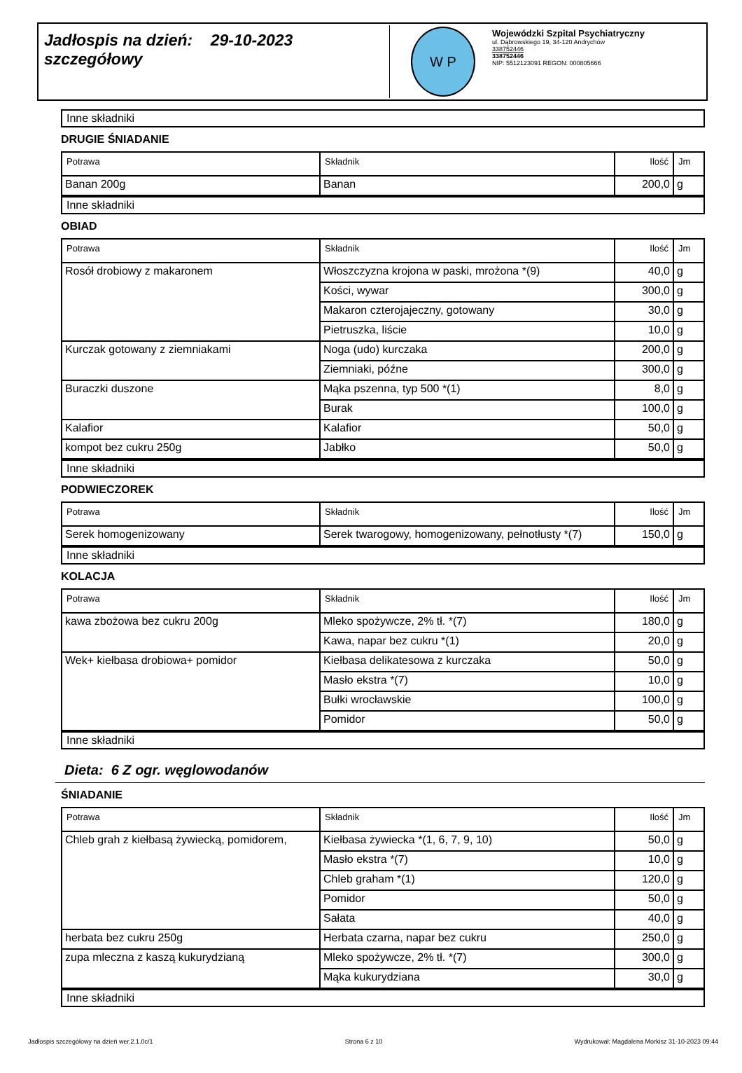Jadłospis na dzień: 29-10-2023
szczegółowy
W P
Wojewódzki Szpital Psychiatryczny
ul. Dąbrowskiego 19, 34-120 Andrychów
338752446
338752446
NIP: 5512123091 REGON: 000805666
Inne składniki
DRUGIE ŚNIADANIE
| Potrawa | Składnik | Ilość | Jm |
| --- | --- | --- | --- |
| Banan 200g | Banan | 200,0 | g |
Inne składniki
OBIAD
| Potrawa | Składnik | Ilość | Jm |
| --- | --- | --- | --- |
| Rosół drobiowy z makaronem | Włoszczyzna krojona w paski, mrożona *(9) | 40,0 | g |
| | Kości, wywar | 300,0 | g |
| | Makaron czterojajeczny, gotowany | 30,0 | g |
| | Pietruszka, liście | 10,0 | g |
| Kurczak gotowany z ziemniakami | Noga (udo) kurczaka | 200,0 | g |
| | Ziemniaki, późne | 300,0 | g |
| Buraczki duszone | Mąka pszenna, typ 500 *(1) | 8,0 | g |
| | Burak | 100,0 | g |
| Kalafior | Kalafior | 50,0 | g |
| kompot bez cukru 250g | Jabłko | 50,0 | g |
Inne składniki
PODWIECZOREK
| Potrawa | Składnik | Ilość | Jm |
| --- | --- | --- | --- |
| Serek homogenizowany | Serek twarogowy, homogenizowany, pełnotłusty *(7) | 150,0 | g |
Inne składniki
KOLACJA
| Potrawa | Składnik | Ilość | Jm |
| --- | --- | --- | --- |
| kawa zbożowa bez cukru 200g | Mleko spożywcze, 2% tł. *(7) | 180,0 | g |
| | Kawa, napar bez cukru *(1) | 20,0 | g |
| Wek+ kiełbasa drobiowa+ pomidor | Kiełbasa delikatesowa z kurczaka | 50,0 | g |
| | Masło ekstra *(7) | 10,0 | g |
| | Bułki wrocławskie | 100,0 | g |
| | Pomidor | 50,0 | g |
Inne składniki
Dieta: 6 Z ogr. węglowodanów
ŚNIADANIE
| Potrawa | Składnik | Ilość | Jm |
| --- | --- | --- | --- |
| Chleb grah z kiełbasą żywiecką, pomidorem, | Kiełbasa żywiecka *(1, 6, 7, 9, 10) | 50,0 | g |
| | Masło ekstra *(7) | 10,0 | g |
| | Chleb graham *(1) | 120,0 | g |
| | Pomidor | 50,0 | g |
| | Sałata | 40,0 | g |
| herbata bez cukru 250g | Herbata czarna, napar bez cukru | 250,0 | g |
| zupa mleczna z kaszą kukurydzianą | Mleko spożywcze, 2% tł. *(7) | 300,0 | g |
| | Mąka kukurydziana | 30,0 | g |
Inne składniki
Jadłospis szczegółowy na dzień wer.2.1.0c/1 Strona 6 z 10 Wydrukował: Magdalena Morkisz 31-10-2023 09:44